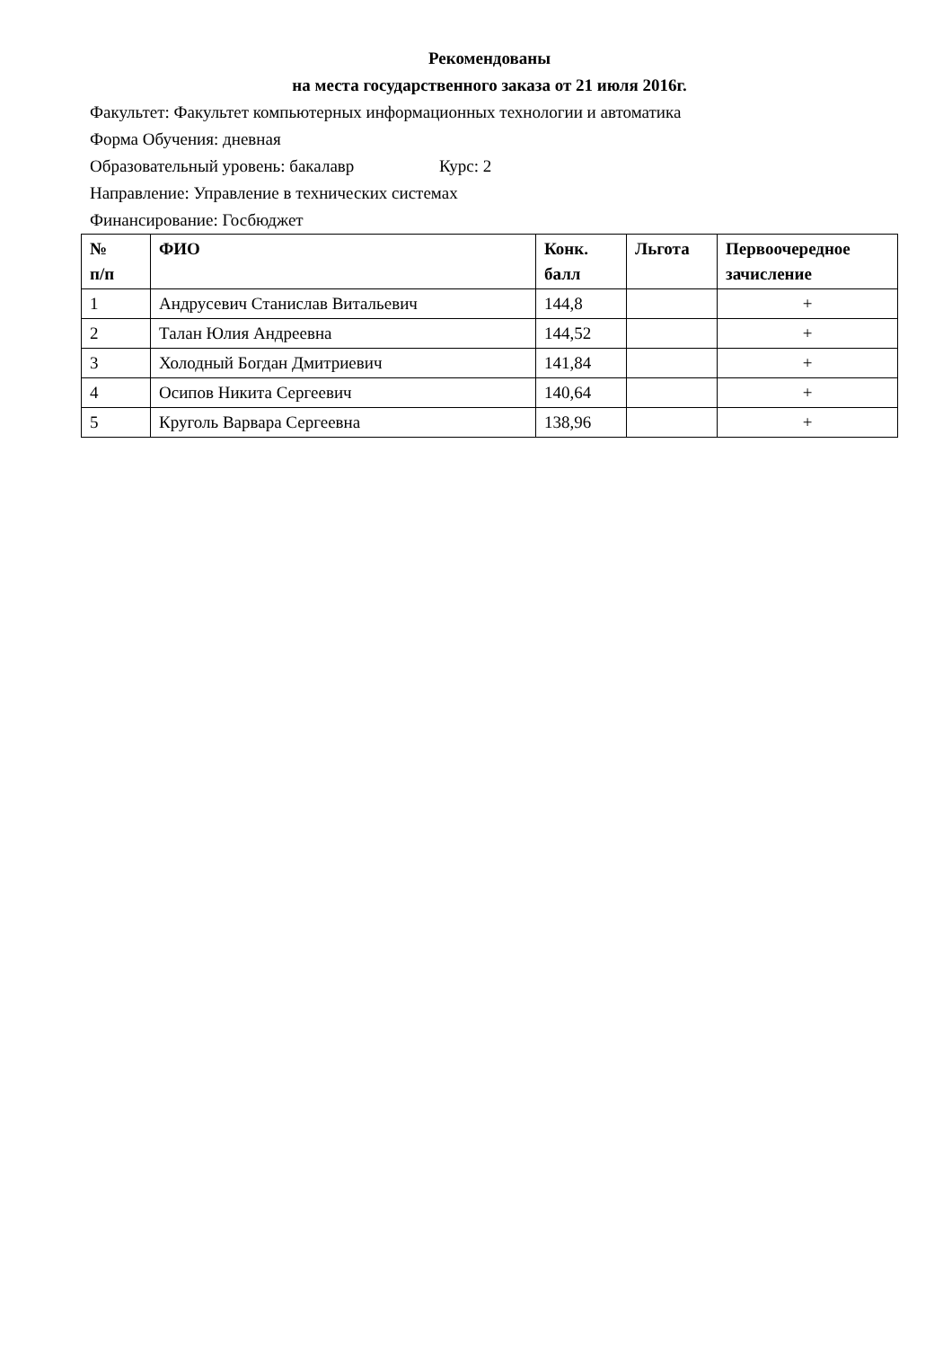Рекомендованы
на места государственного заказа от 21 июля 2016г.
Факультет: Факультет компьютерных информационных технологии и автоматика
Форма Обучения: дневная
Образовательный уровень: бакалавр Курс: 2
Направление: Управление в технических системах
Финансирование: Госбюджет
| № п/п | ФИО | Конк. балл | Льгота | Первоочередное зачисление |
| --- | --- | --- | --- | --- |
| 1 | Андрусевич Станислав Витальевич | 144,8 | | + |
| 2 | Талан Юлия Андреевна | 144,52 | | + |
| 3 | Холодный Богдан Дмитриевич | 141,84 | | + |
| 4 | Осипов Никита Сергеевич | 140,64 | | + |
| 5 | Круголь Варвара Сергеевна | 138,96 | | + |